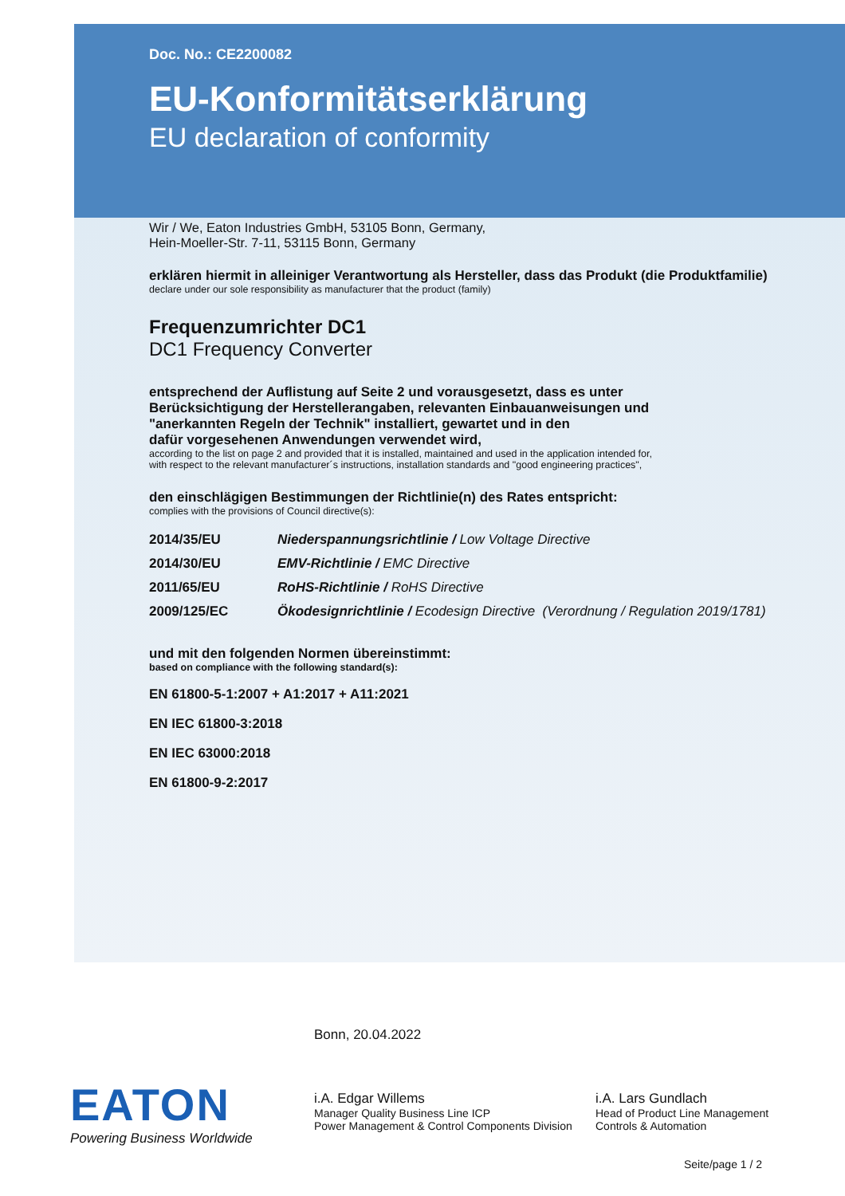Doc. No.: CE2200082
EU-Konformitätserklärung
EU declaration of conformity
Wir / We, Eaton Industries GmbH, 53105 Bonn, Germany,
Hein-Moeller-Str. 7-11, 53115 Bonn, Germany
erklären hiermit in alleiniger Verantwortung als Hersteller, dass das Produkt (die Produktfamilie)
declare under our sole responsibility as manufacturer that the product (family)
Frequenzumrichter DC1
DC1 Frequency Converter
entsprechend der Auflistung auf Seite 2 und vorausgesetzt, dass es unter
Berücksichtigung der Herstellerangaben, relevanten Einbauanweisungen und
"anerkannten Regeln der Technik" installiert, gewartet und in den
dafür vorgesehenen Anwendungen verwendet wird,
according to the list on page 2 and provided that it is installed, maintained and used in the application intended for,
with respect to the relevant manufacturer´s instructions, installation standards and "good engineering practices",
den einschlägigen Bestimmungen der Richtlinie(n) des Rates entspricht:
complies with the provisions of Council directive(s):
| 2014/35/EU | Niederspannungsrichtlinie / Low Voltage Directive |
| 2014/30/EU | EMV-Richtlinie / EMC Directive |
| 2011/65/EU | RoHS-Richtlinie / RoHS Directive |
| 2009/125/EC | Ökodesignrichtlinie / Ecodesign Directive (Verordnung / Regulation 2019/1781) |
und mit den folgenden Normen übereinstimmt:
based on compliance with the following standard(s):
EN 61800-5-1:2007 + A1:2017 + A11:2021
EN IEC 61800-3:2018
EN IEC 63000:2018
EN 61800-9-2:2017
Bonn, 20.04.2022
EATON
Powering Business Worldwide
i.A. Edgar Willems
Manager Quality Business Line ICP
Power Management & Control Components Division
i.A. Lars Gundlach
Head of Product Line Management
Controls & Automation
Seite/page 1 / 2